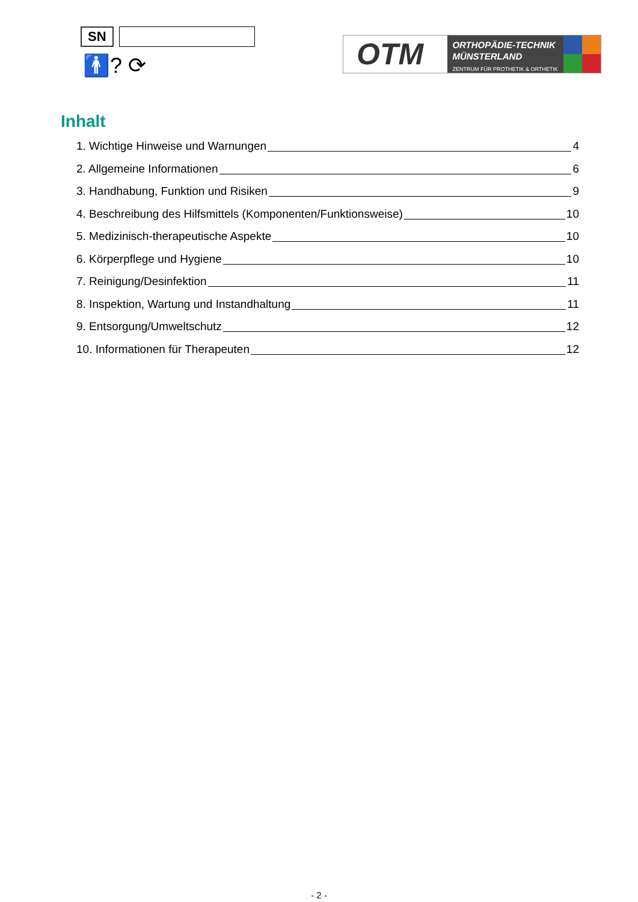SN
🚹? ⟳
OTM
ORTHOPÄDIE-TECHNIK
MÜNSTERLAND
ZENTRUM FÜR PROTHETIK & ORTHETIK
Inhalt
1. Wichtige Hinweise und Warnungen 4
2. Allgemeine Informationen 6
3. Handhabung, Funktion und Risiken 9
4. Beschreibung des Hilfsmittels (Komponenten/Funktionsweise) 10
5. Medizinisch-therapeutische Aspekte 10
6. Körperpflege und Hygiene 10
7. Reinigung/Desinfektion 11
8. Inspektion, Wartung und Instandhaltung 11
9. Entsorgung/Umweltschutz 12
10. Informationen für Therapeuten 12
- 2 -